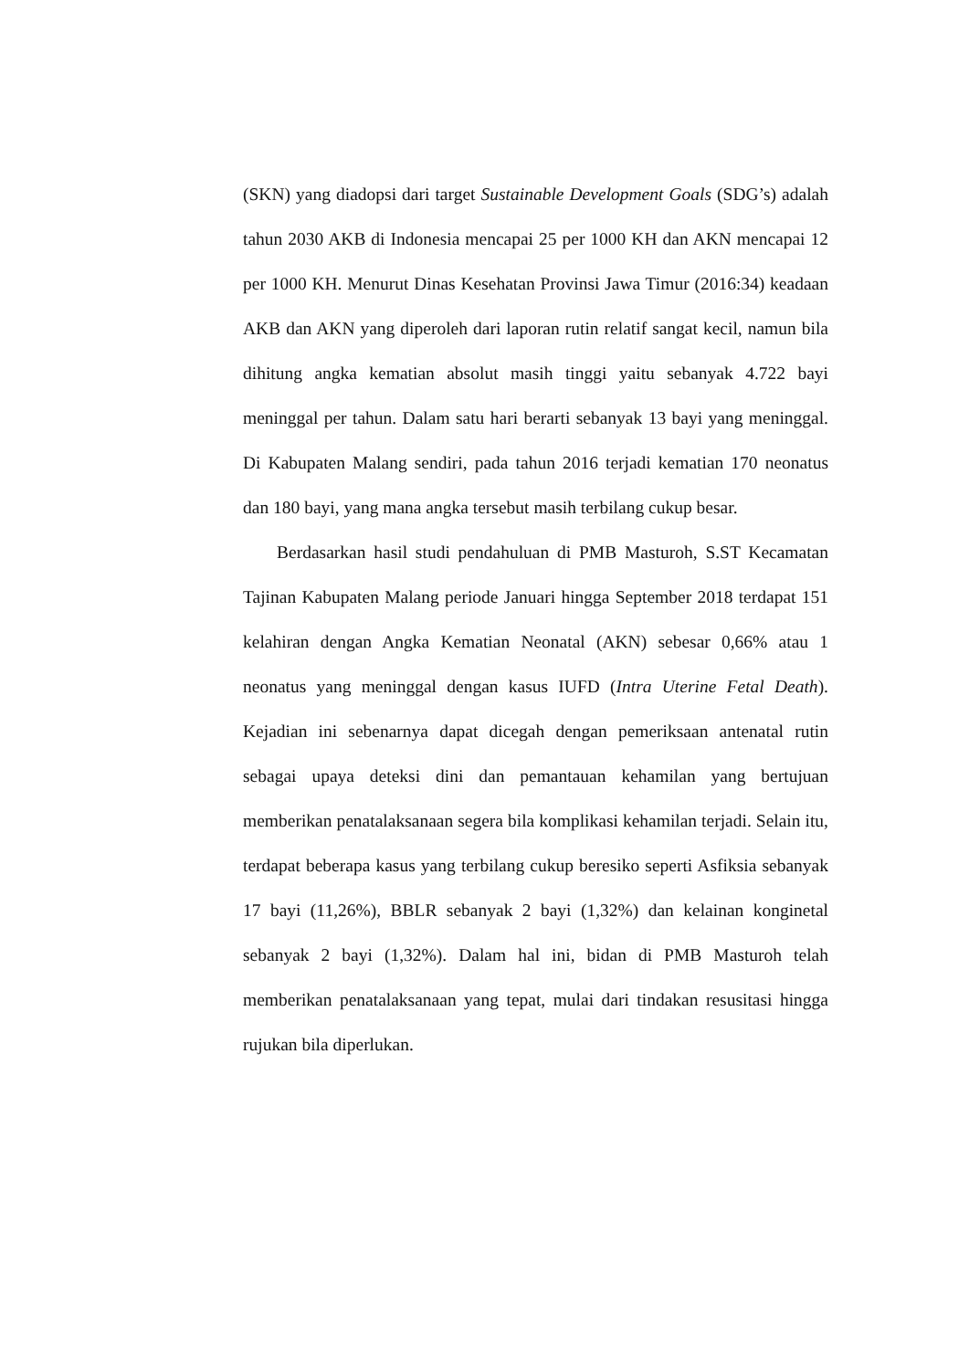(SKN) yang diadopsi dari target Sustainable Development Goals (SDG’s) adalah tahun 2030 AKB di Indonesia mencapai 25 per 1000 KH dan AKN mencapai 12 per 1000 KH. Menurut Dinas Kesehatan Provinsi Jawa Timur (2016:34) keadaan AKB dan AKN yang diperoleh dari laporan rutin relatif sangat kecil, namun bila dihitung angka kematian absolut masih tinggi yaitu sebanyak 4.722 bayi meninggal per tahun. Dalam satu hari berarti sebanyak 13 bayi yang meninggal. Di Kabupaten Malang sendiri, pada tahun 2016 terjadi kematian 170 neonatus dan 180 bayi, yang mana angka tersebut masih terbilang cukup besar.
Berdasarkan hasil studi pendahuluan di PMB Masturoh, S.ST Kecamatan Tajinan Kabupaten Malang periode Januari hingga September 2018 terdapat 151 kelahiran dengan Angka Kematian Neonatal (AKN) sebesar 0,66% atau 1 neonatus yang meninggal dengan kasus IUFD (Intra Uterine Fetal Death). Kejadian ini sebenarnya dapat dicegah dengan pemeriksaan antenatal rutin sebagai upaya deteksi dini dan pemantauan kehamilan yang bertujuan memberikan penatalaksanaan segera bila komplikasi kehamilan terjadi. Selain itu, terdapat beberapa kasus yang terbilang cukup beresiko seperti Asfiksia sebanyak 17 bayi (11,26%), BBLR sebanyak 2 bayi (1,32%) dan kelainan konginetal sebanyak 2 bayi (1,32%). Dalam hal ini, bidan di PMB Masturoh telah memberikan penatalaksanaan yang tepat, mulai dari tindakan resusitasi hingga rujukan bila diperlukan.